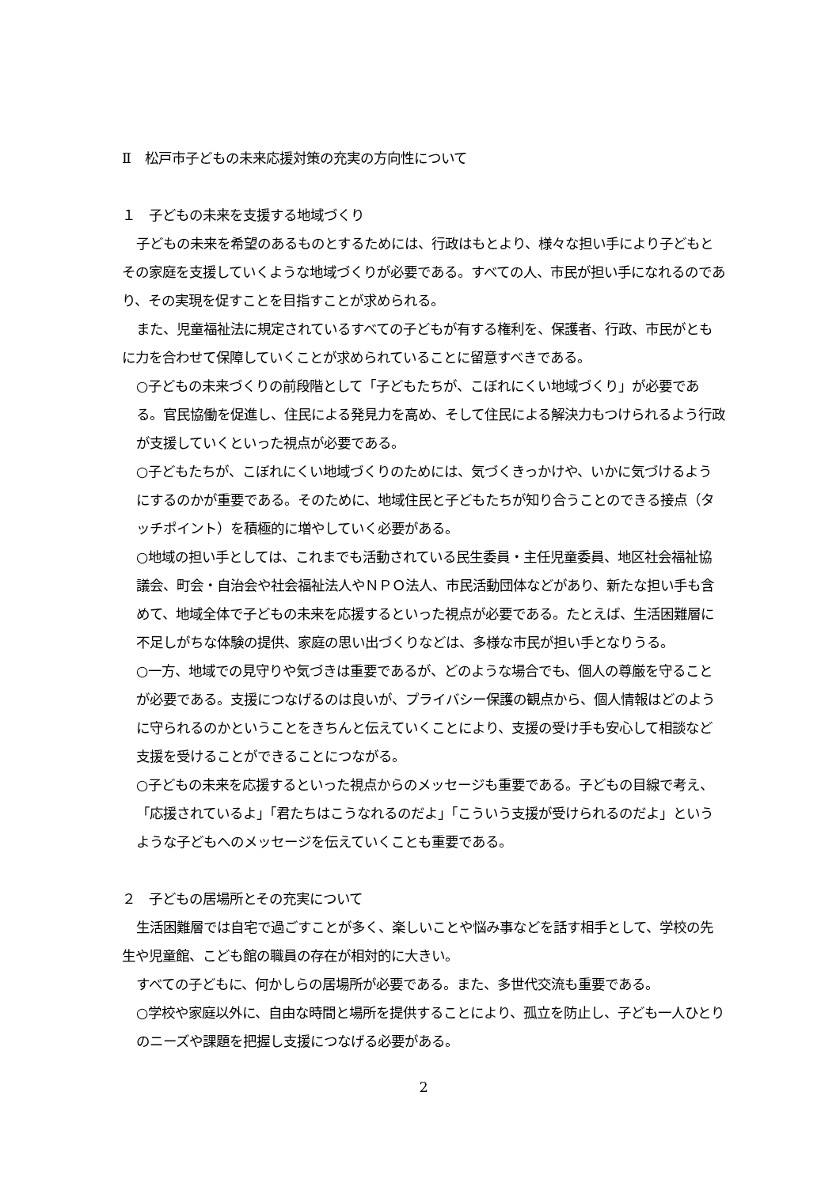Ⅱ　松戸市子どもの未来応援対策の充実の方向性について
１　子どもの未来を支援する地域づくり
子どもの未来を希望のあるものとするためには、行政はもとより、様々な担い手により子どもとその家庭を支援していくような地域づくりが必要である。すべての人、市民が担い手になれるのであり、その実現を促すことを目指すことが求められる。
また、児童福祉法に規定されているすべての子どもが有する権利を、保護者、行政、市民がともに力を合わせて保障していくことが求められていることに留意すべきである。
○子どもの未来づくりの前段階として「子どもたちが、こぼれにくい地域づくり」が必要である。官民協働を促進し、住民による発見力を高め、そして住民による解決力もつけられるよう行政が支援していくといった視点が必要である。
○子どもたちが、こぼれにくい地域づくりのためには、気づくきっかけや、いかに気づけるようにするのかが重要である。そのために、地域住民と子どもたちが知り合うことのできる接点（タッチポイント）を積極的に増やしていく必要がある。
○地域の担い手としては、これまでも活動されている民生委員・主任児童委員、地区社会福祉協議会、町会・自治会や社会福祉法人やＮＰＯ法人、市民活動団体などがあり、新たな担い手も含めて、地域全体で子どもの未来を応援するといった視点が必要である。たとえば、生活困難層に不足しがちな体験の提供、家庭の思い出づくりなどは、多様な市民が担い手となりうる。
○一方、地域での見守りや気づきは重要であるが、どのような場合でも、個人の尊厳を守ることが必要である。支援につなげるのは良いが、プライバシー保護の観点から、個人情報はどのように守られるのかということをきちんと伝えていくことにより、支援の受け手も安心して相談など支援を受けることができることにつながる。
○子どもの未来を応援するといった視点からのメッセージも重要である。子どもの目線で考え、「応援されているよ」「君たちはこうなれるのだよ」「こういう支援が受けられるのだよ」というような子どもへのメッセージを伝えていくことも重要である。
２　子どもの居場所とその充実について
生活困難層では自宅で過ごすことが多く、楽しいことや悩み事などを話す相手として、学校の先生や児童館、こども館の職員の存在が相対的に大きい。
すべての子どもに、何かしらの居場所が必要である。また、多世代交流も重要である。
○学校や家庭以外に、自由な時間と場所を提供することにより、孤立を防止し、子ども一人ひとりのニーズや課題を把握し支援につなげる必要がある。
2